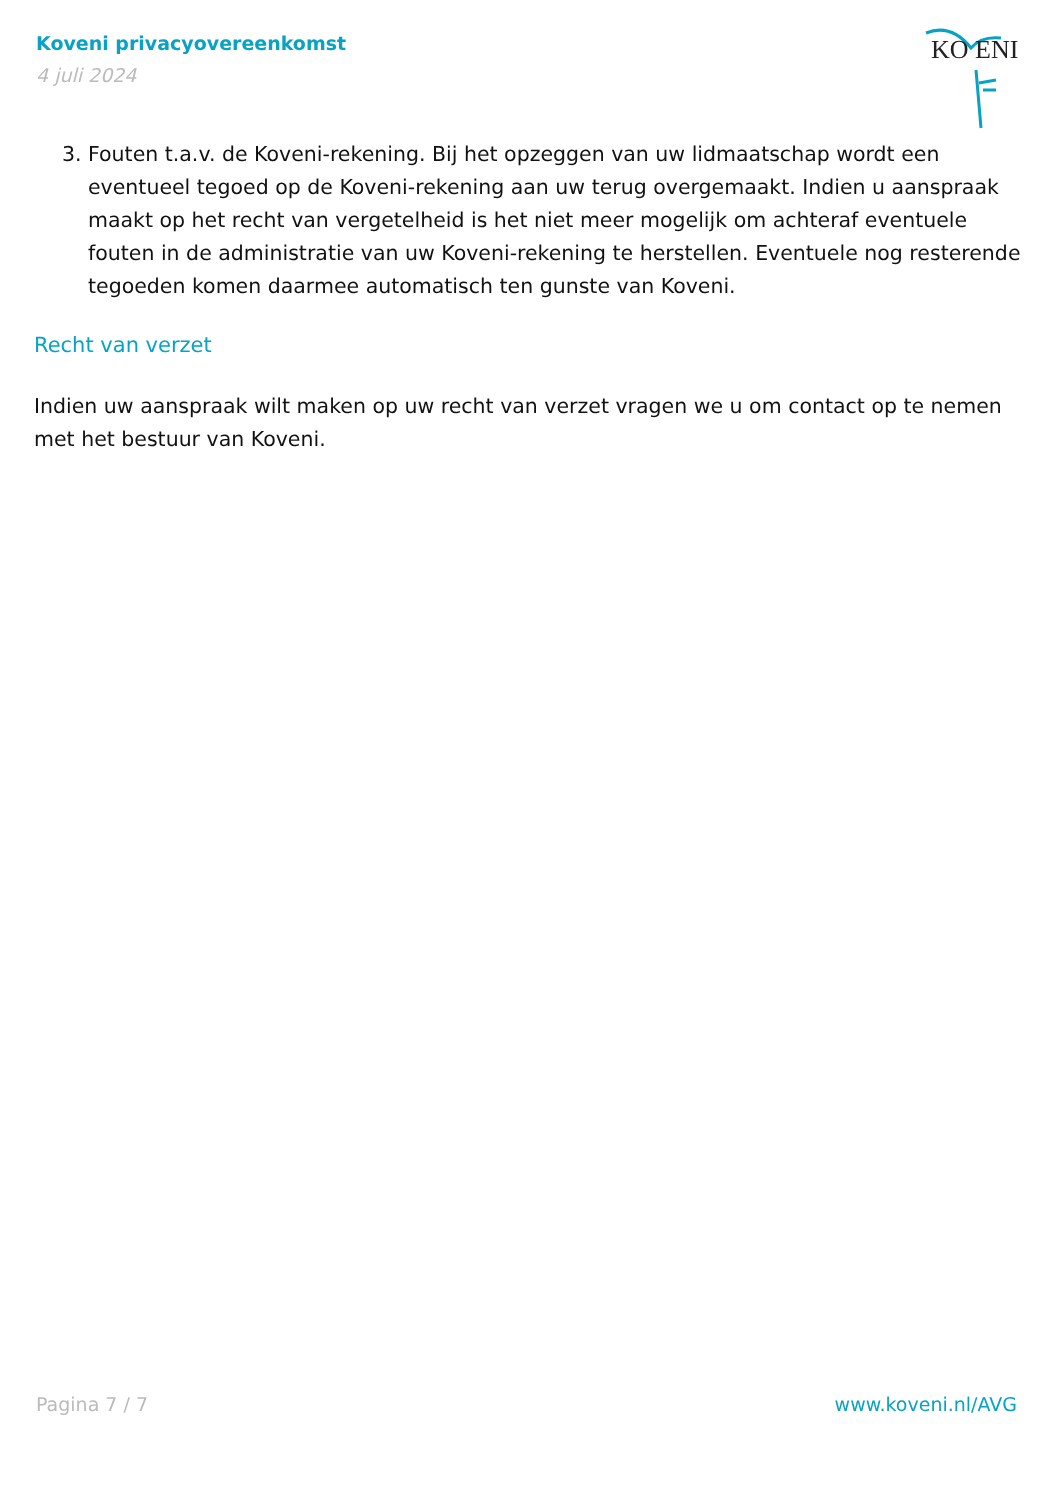Koveni privacyovereenkomst
4 juli 2024
KO ENI
3. Fouten t.a.v. de Koveni-rekening. Bij het opzeggen van uw lidmaatschap wordt een eventueel tegoed op de Koveni-rekening aan uw terug overgemaakt. Indien u aanspraak maakt op het recht van vergetelheid is het niet meer mogelijk om achteraf eventuele fouten in de administratie van uw Koveni-rekening te herstellen. Eventuele nog resterende tegoeden komen daarmee automatisch ten gunste van Koveni.
Recht van verzet
Indien uw aanspraak wilt maken op uw recht van verzet vragen we u om contact op te nemen met het bestuur van Koveni.
Pagina 7 / 7 www.koveni.nl/AVG